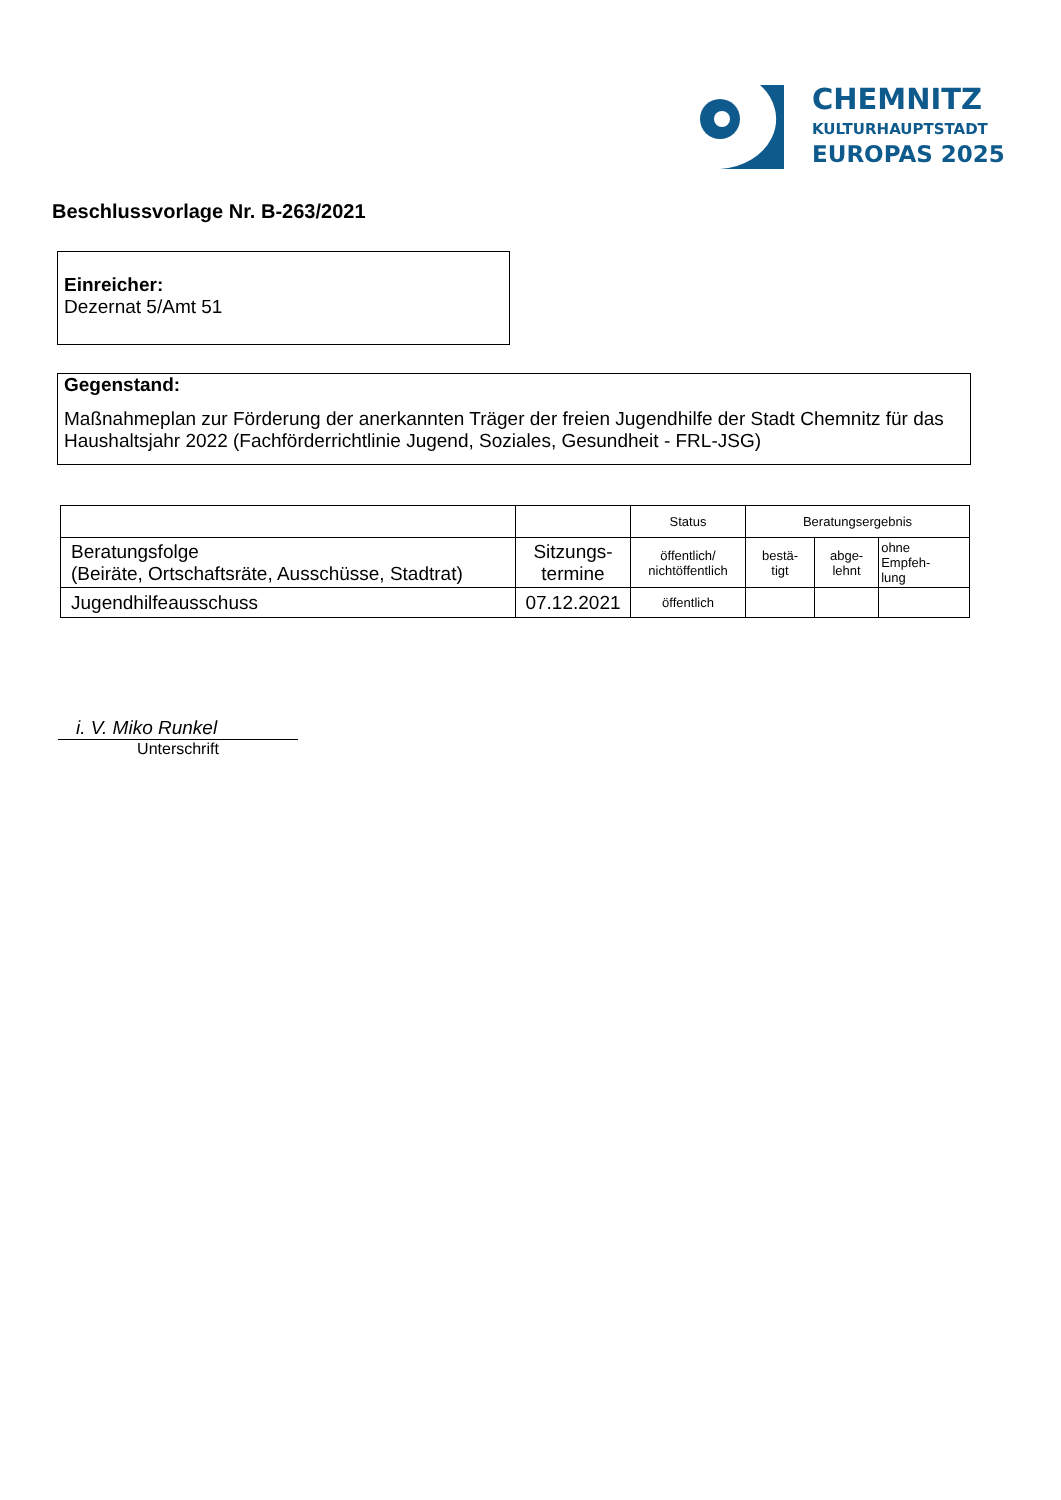CHEMNITZ
KULTURHAUPTSTADT
EUROPAS 2025
Beschlussvorlage Nr. B-263/2021
Einreicher:
Dezernat 5/Amt 51
Gegenstand:
Maßnahmeplan zur Förderung der anerkannten Träger der freien Jugendhilfe der Stadt Chemnitz für das Haushaltsjahr 2022 (Fachförderrichtlinie Jugend, Soziales, Gesundheit - FRL-JSG)
| | | Status | Beratungsergebnis | | |
| Beratungsfolge (Beiräte, Ortschaftsräte, Ausschüsse, Stadtrat) | Sitzungs- termine | öffentlich/ nichtöffentlich | bestä- tigt | abge- lehnt | ohne Empfeh- lung |
| Jugendhilfeausschuss | 07.12.2021 | öffentlich | | | |
i. V. Miko Runkel
Unterschrift